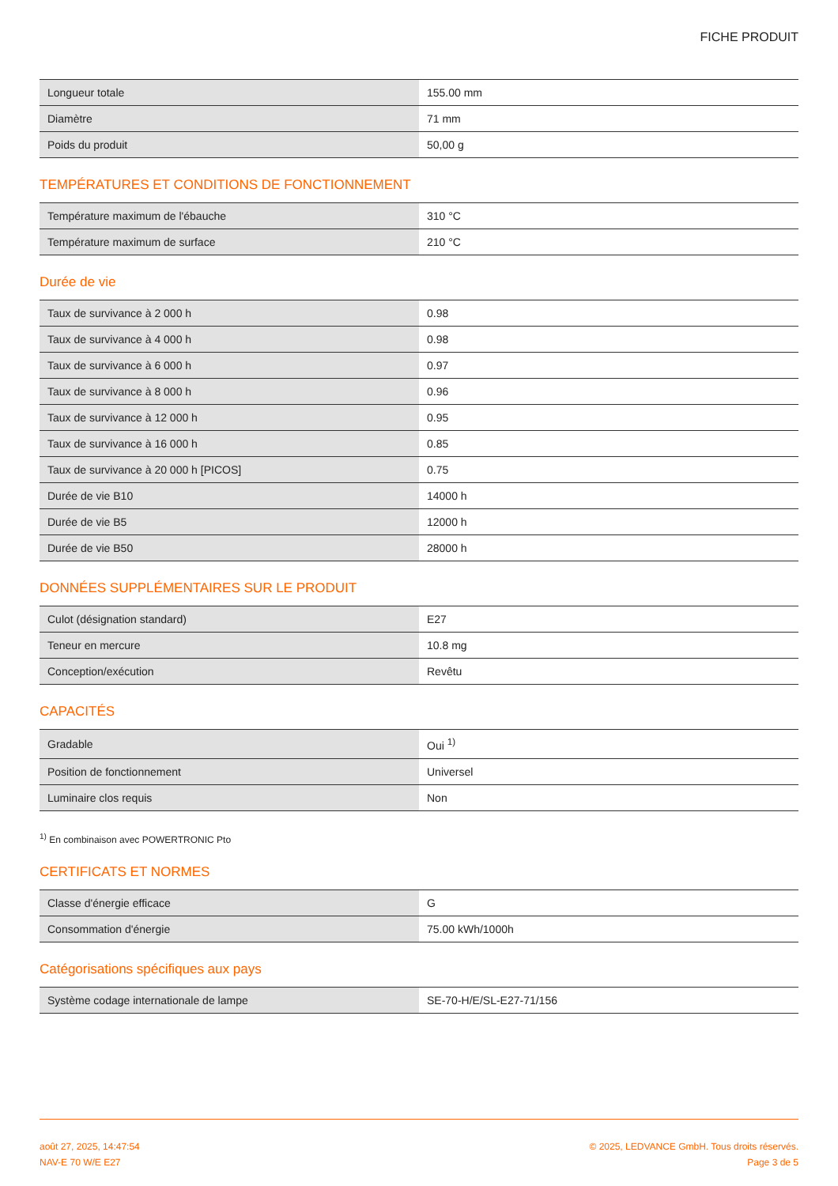FICHE PRODUIT
| Longueur totale | 155.00 mm |
| Diamètre | 71 mm |
| Poids du produit | 50,00 g |
TEMPÉRATURES ET CONDITIONS DE FONCTIONNEMENT
| Température maximum de l'ébauche | 310 °C |
| Température maximum de surface | 210 °C |
Durée de vie
| Taux de survivance à 2 000 h | 0.98 |
| Taux de survivance à 4 000 h | 0.98 |
| Taux de survivance à 6 000 h | 0.97 |
| Taux de survivance à 8 000 h | 0.96 |
| Taux de survivance à 12 000 h | 0.95 |
| Taux de survivance à 16 000 h | 0.85 |
| Taux de survivance à 20 000 h [PICOS] | 0.75 |
| Durée de vie B10 | 14000 h |
| Durée de vie B5 | 12000 h |
| Durée de vie B50 | 28000 h |
DONNÉES SUPPLÉMENTAIRES SUR LE PRODUIT
| Culot (désignation standard) | E27 |
| Teneur en mercure | 10.8 mg |
| Conception/exécution | Revêtu |
CAPACITÉS
| Gradable | Oui <sup>1)</sup> |
| Position de fonctionnement | Universel |
| Luminaire clos requis | Non |
<sup>1)</sup> En combinaison avec POWERTRONIC Pto
CERTIFICATS ET NORMES
| Classe d'énergie efficace | G |
| Consommation d'énergie | 75.00 kWh/1000h |
Catégorisations spécifiques aux pays
| Système codage internationale de lampe | SE-70-H/E/SL-E27-71/156 |
août 27, 2025, 14:47:54
NAV-E 70 W/E E27
© 2025, LEDVANCE GmbH. Tous droits réservés.
Page 3 de 5